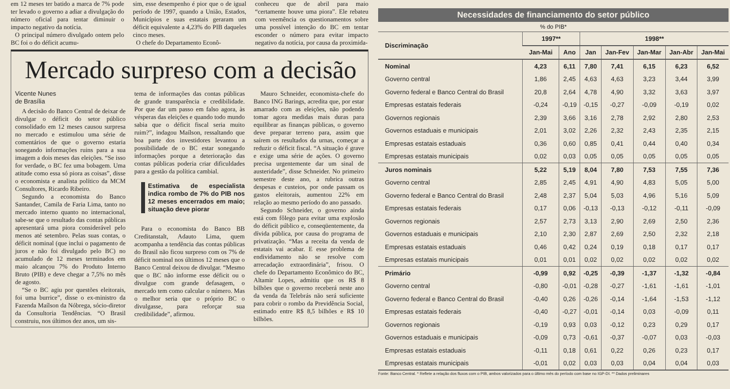em 12 meses ter batido a marca de 7% pode ter levado o governo a adiar a divulgação do número oficial para tentar diminuir o impacto negativo da notícia.
O principal número divulgado ontem pelo BC foi o do déficit acumu-
sim, esse desempenho é pior que o de igual período de 1997, quando a União, Estados, Municípios e suas estatais geraram um déficit equivalente a 4,23% do PIB daqueles cinco meses.
O chefe do Departamento Econô-
conheceu que de abril para maio “certamente houve uma piora”. Ele rebateu com veemência os questionamentos sobre uma possível intenção do BC em tentar esconder o número para evitar impacto negativo da notícia, por causa da proximida-
Mercado surpreso com a decisão
Vicente Nunes
de Brasília
A decisão do Banco Central de deixar de divulgar o déficit do setor público consolidado em 12 meses causou surpresa no mercado e estimulou uma série de comentários de que o governo estaria sonegando informações ruins para a sua imagem a dois meses das eleições. “Se isso for verdade, o BC fez uma bobagem. Uma atitude como essa só piora as coisas”, disse o economista e analista político da MCM Consultores, Ricardo Ribeiro.
Segundo a economista do Banco Santander, Camila de Faria Lima, tanto no mercado interno quanto no internacional, sabe-se que o resultado das contas públicas apresentará uma piora considerável pelo menos até setembro. Pelas suas contas, o déficit nominal (que inclui o pagamento de juros e não foi divulgado pelo BC) no acumulado de 12 meses terminados em maio alcançou 7% do Produto Interno Bruto (PIB) e deve chegar a 7,5% no mês de agosto.
“Se o BC agiu por questões eleitorais, foi uma burrice”, disse o ex-ministro da Fazenda Maílson da Nóbrega, sócio-diretor da Consultoria Tendências. “O Brasil construiu, nos últimos dez anos, um sis-
tema de informações das contas públicas de grande transparência e credibilidade. Por que dar um passo em falso agora, às vésperas das eleições e quando todo mundo sabia que o déficit fiscal seria muito ruim?”, indagou Maílson, ressaltando que boa parte dos investidores levantou a possibilidade de o BC estar sonegando informações porque a deterioração das contas públicas poderia criar dificuldades para a gestão da política cambial.
Estimativa de especialista indica rombo de 7% do PIB nos 12 meses encerrados em maio; situação deve piorar
Para o economista do Banco BB Creditanstalt, Adauto Lima, quem acompanha a tendência das contas públicas do Brasil não ficou surpreso com os 7% de déficit nominal nos últimos 12 meses que o Banco Central deixou de divulgar. “Mesmo que o BC não informe esse déficit ou o divulgue com grande defasagem, o mercado tem como calcular o número. Mas o melhor seria que o próprio BC o divulgasse, para reforçar sua credibilidade”, afirmou.
Mauro Schneider, economista-chefe do Banco ING Barings, acredita que, por estar amarrado com as eleições, não podendo tomar agora medidas mais duras para equilibrar as finanças públicas, o governo deve preparar terreno para, assim que saírem os resultados da urnas, começar a reduzir o déficit fiscal. “A situação é grave e exige uma série de ações. O governo precisa urgentemente dar um sinal de austeridade”, disse Schneider. No primeiro semestre deste ano, a rubrica outras despesas e custeios, por onde passam os gastos eleitorais, aumentou 22% em relação ao mesmo período do ano passado.
Segundo Schneider, o governo ainda está com fôlego para evitar uma explosão do déficit público e, conseqüentemente, da dívida pública, por causa do programa de privatização. “Mas a receita da venda de estatais vai acabar. E esse problema de endividamento não se resolve com arrecadação extraordinária”, frisou. O chefe do Departamento Econômico do BC, Altamir Lopes, admitiu que os R$ 8 bilhões que o governo receberá neste ano da venda da Telebrás não será suficiente para cobrir o rombo da Previdência Social, estimado entre R$ 8,5 bilhões e R$ 10 bilhões.
Necessidades de financiamento do setor público
% do PIB*
| Discriminação | 1997** | | 1998** | | | | |
| --- | --- | --- | --- | --- | --- | --- | --- |
| | Jan-Mai | Ano | Jan | Jan-Fev | Jan-Mar | Jan-Abr | Jan-Mai |
| Nominal | 4,23 | 6,11 | 7,80 | 7,41 | 6,15 | 6,23 | 6,52 |
| Governo central | 1,86 | 2,45 | 4,63 | 4,63 | 3,23 | 3,44 | 3,99 |
| Governo federal e Banco Central do Brasil | 20,8 | 2,64 | 4,78 | 4,90 | 3,32 | 3,63 | 3,97 |
| Empresas estatais federais | -0,24 | -0,19 | -0,15 | -0,27 | -0,09 | -0,19 | 0,02 |
| Governos regionais | 2,39 | 3,66 | 3,16 | 2,78 | 2,92 | 2,80 | 2,53 |
| Governos estaduais e municipais | 2,01 | 3,02 | 2,26 | 2,32 | 2,43 | 2,35 | 2,15 |
| Empresas estatais estaduais | 0,36 | 0,60 | 0,85 | 0,41 | 0,44 | 0,40 | 0,34 |
| Empresas estatais municipais | 0,02 | 0,03 | 0,05 | 0,05 | 0,05 | 0,05 | 0,05 |
| Juros nominais | 5,22 | 5,19 | 8,04 | 7,80 | 7,53 | 7,55 | 7,36 |
| Governo central | 2,85 | 2,45 | 4,91 | 4,90 | 4,83 | 5,05 | 5,00 |
| Governo federal e Banco Central do Brasil | 2,48 | 2,37 | 5,04 | 5,03 | 4,96 | 5,16 | 5,09 |
| Empresas estatais federais | 0,17 | 0,06 | -0,13 | -0,13 | -0,12 | -0,11 | -0,09 |
| Governos regionais | 2,57 | 2,73 | 3,13 | 2,90 | 2,69 | 2,50 | 2,36 |
| Governos estaduais e municipais | 2,10 | 2,30 | 2,87 | 2,69 | 2,50 | 2,32 | 2,18 |
| Empresas estatais estaduais | 0,46 | 0,42 | 0,24 | 0,19 | 0,18 | 0,17 | 0,17 |
| Empresas estatais municipais | 0,01 | 0,01 | 0,02 | 0,02 | 0,02 | 0,02 | 0,02 |
| Primário | -0,99 | 0,92 | -0,25 | -0,39 | -1,37 | -1,32 | -0,84 |
| Governo central | -0,80 | -0,01 | -0,28 | -0,27 | -1,61 | -1,61 | -1,01 |
| Governo federal e Banco Central do Brasil | -0,40 | 0,26 | -0,26 | -0,14 | -1,64 | -1,53 | -1,12 |
| Empresas estatais federais | -0,40 | -0,27 | -0,01 | -0,14 | 0,03 | -0,09 | 0,11 |
| Governos regionais | -0,19 | 0,93 | 0,03 | -0,12 | 0,23 | 0,29 | 0,17 |
| Governos estaduais e municipais | -0,09 | 0,73 | -0,61 | -0,37 | -0,07 | 0,03 | -0,03 |
| Empresas estatais estaduais | -0,11 | 0,18 | 0,61 | 0,22 | 0,26 | 0,23 | 0,17 |
| Empresas estatais municipais | -0,01 | 0,02 | 0,03 | 0,03 | 0,04 | 0,04 | 0,03 |
Fonte: Banco Central. * Reflete a relação dos fluxos com o PIB, ambos valorizados para o último mês do período com base no IGP-DI. ** Dados preliminares